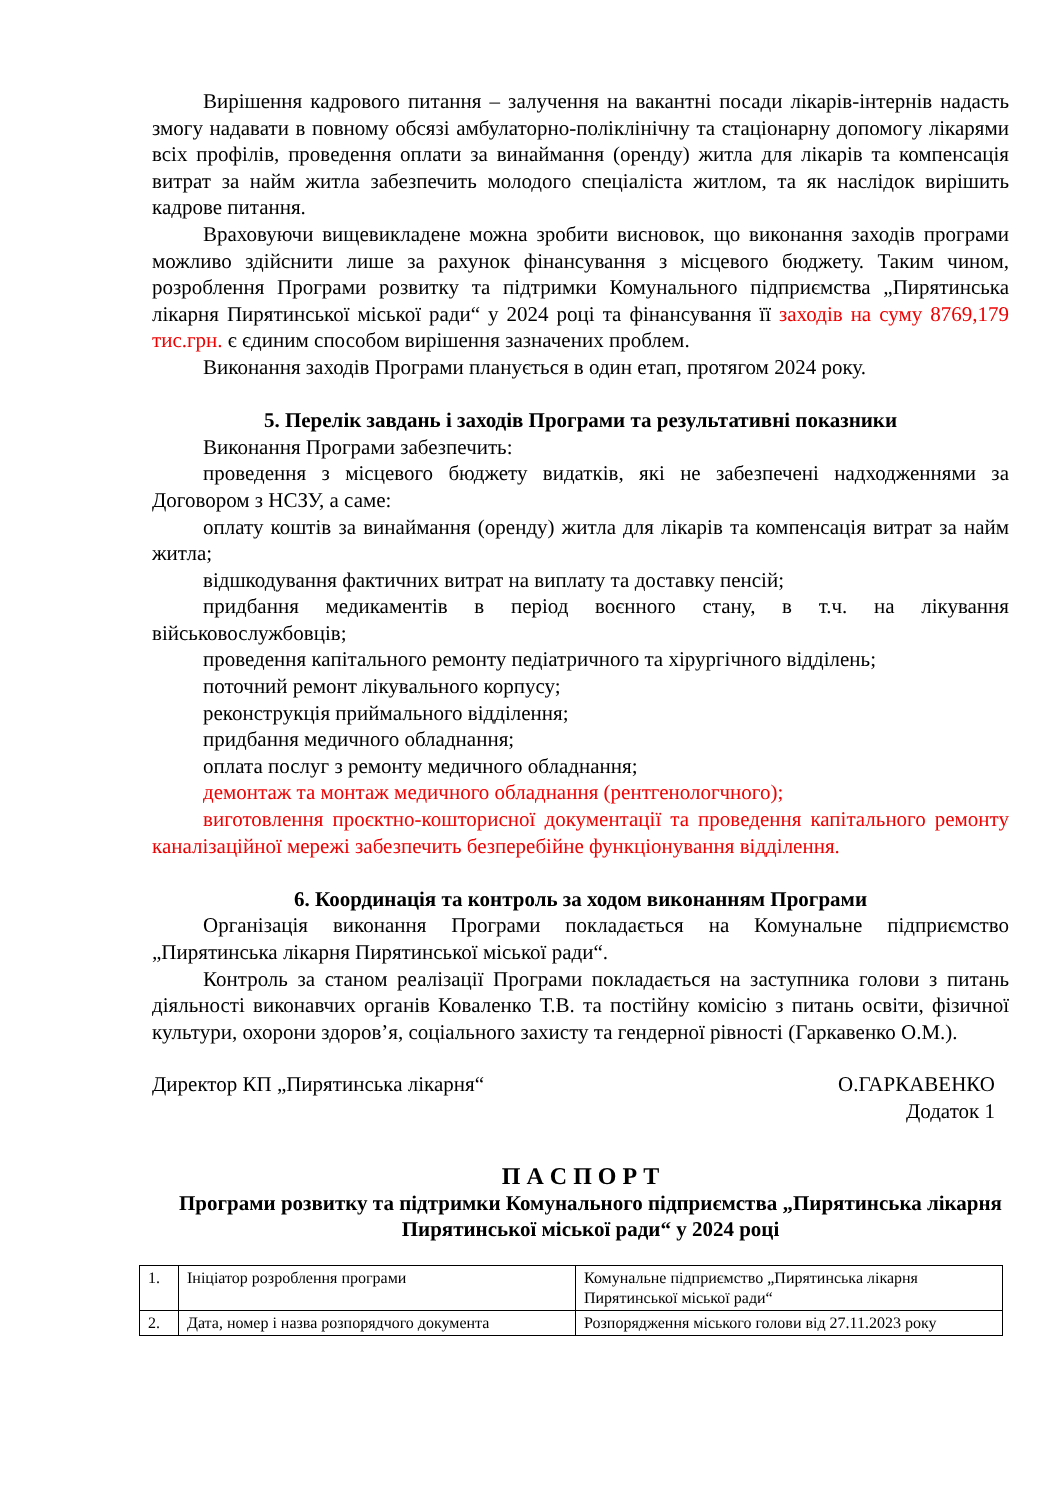Вирішення кадрового питання – залучення на вакантні посади лікарів-інтернів надасть змогу надавати в повному обсязі амбулаторно-поліклінічну та стаціонарну допомогу лікарями всіх профілів, проведення оплати за винаймання (оренду) житла для лікарів та компенсація витрат за найм житла забезпечить молодого спеціаліста житлом, та як наслідок вирішить кадрове питання.
Враховуючи вищевикладене можна зробити висновок, що виконання заходів програми можливо здійснити лише за рахунок фінансування з місцевого бюджету. Таким чином, розроблення Програми розвитку та підтримки Комунального підприємства „Пирятинська лікарня Пирятинської міської ради“ у 2024 році та фінансування її заходів на суму 8769,179 тис.грн. є єдиним способом вирішення зазначених проблем.
Виконання заходів Програми планується в один етап, протягом 2024 року.
5. Перелік завдань і заходів Програми та результативні показники
Виконання Програми забезпечить:
проведення з місцевого бюджету видатків, які не забезпечені надходженнями за Договором з НСЗУ, а саме:
оплату коштів за винаймання (оренду) житла для лікарів та компенсація витрат за найм житла;
відшкодування фактичних витрат на виплату та доставку пенсій;
придбання медикаментів в період воєнного стану, в т.ч. на лікування військовослужбовців;
проведення капітального ремонту педіатричного та хірургічного відділень;
поточний ремонт лікувального корпусу;
реконструкція приймального відділення;
придбання медичного обладнання;
оплата послуг з ремонту медичного обладнання;
демонтаж та монтаж медичного обладнання (рентгенологчного);
виготовлення проєктно-кошторисної документації та проведення капітального ремонту каналізаційної мережі забезпечить безперебійне функціонування відділення.
6. Координація та контроль за ходом виконанням Програми
Організація виконання Програми покладається на Комунальне підприємство „Пирятинська лікарня Пирятинської міської ради“.
Контроль за станом реалізації Програми покладається на заступника голови з питань діяльності виконавчих органів Коваленко Т.В. та постійну комісію з питань освіти, фізичної культури, охорони здоров’я, соціального захисту та гендерної рівності (Гаркавенко О.М.).
Директор КП „Пирятинська лікарня“О.ГАРКАВЕНКО
Додаток 1
П А С П О Р Т
Програми розвитку та підтримки Комунального підприємства „Пирятинська лікарня Пирятинської міської ради“ у 2024 році
| 1. | Ініціатор розроблення програми | Комунальне підприємство „Пирятинська лікарня Пирятинської міської ради“ |
| 2. | Дата, номер і назва розпорядчого документа | Розпорядження міського голови від 27.11.2023 року |